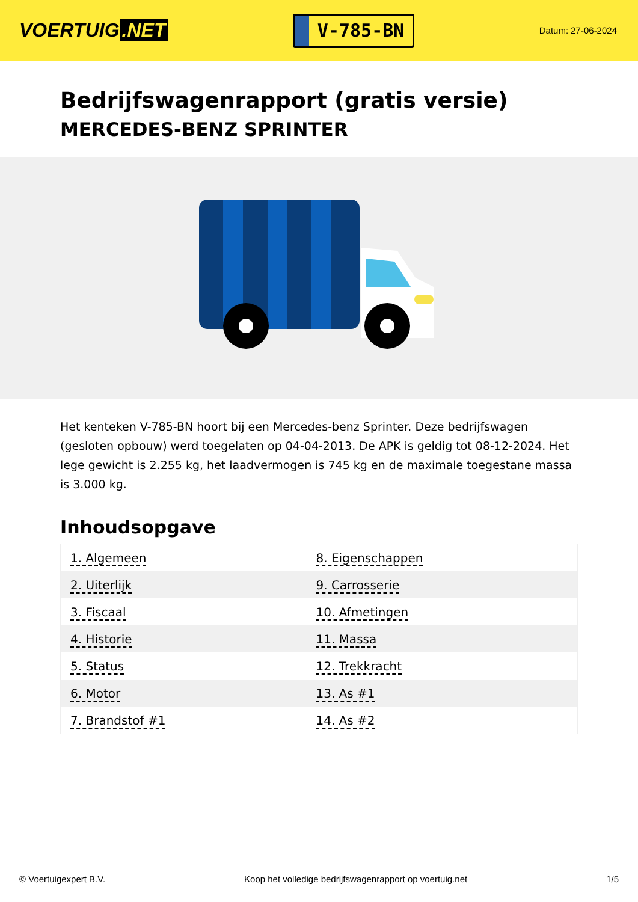VOERTUIG.NET
V-785-BN
Datum: 27-06-2024
Bedrijfswagenrapport (gratis versie)
MERCEDES-BENZ SPRINTER
Het kenteken V-785-BN hoort bij een Mercedes-benz Sprinter. Deze bedrijfswagen (gesloten opbouw) werd toegelaten op 04-04-2013. De APK is geldig tot 08-12-2024. Het lege gewicht is 2.255 kg, het laadvermogen is 745 kg en de maximale toegestane massa is 3.000 kg.
Inhoudsopgave
| 1. Algemeen | 8. Eigenschappen |
| 2. Uiterlijk | 9. Carrosserie |
| 3. Fiscaal | 10. Afmetingen |
| 4. Historie | 11. Massa |
| 5. Status | 12. Trekkracht |
| 6. Motor | 13. As #1 |
| 7. Brandstof #1 | 14. As #2 |
© Voertuigexpert B.V. Koop het volledige bedrijfswagenrapport op voertuig.net 1/5